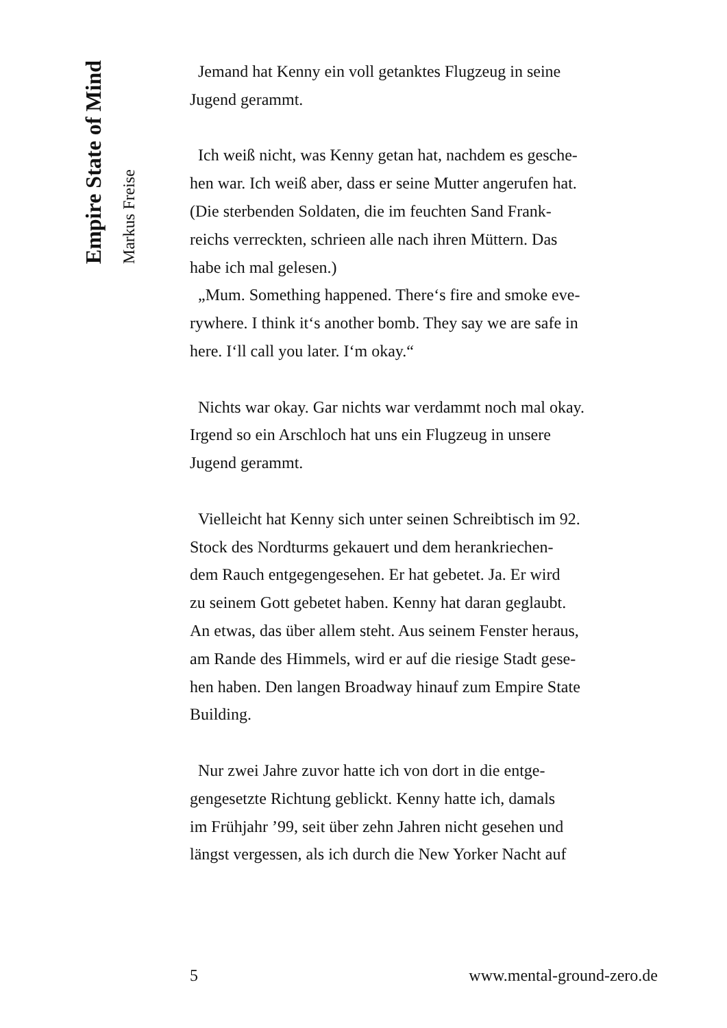Empire State of Mind
Markus Freise
Jemand hat Kenny ein voll getanktes Flugzeug in seine
Jugend gerammt.
Ich weiß nicht, was Kenny getan hat, nachdem es gesche-
hen war. Ich weiß aber, dass er seine Mutter angerufen hat.
(Die sterbenden Soldaten, die im feuchten Sand Frank-
reichs verreckten, schrieen alle nach ihren Müttern. Das
habe ich mal gelesen.)
„Mum. Something happened. There‘s fire and smoke eve-
rywhere. I think it‘s another bomb. They say we are safe in
here. I‘ll call you later. I‘m okay.“
Nichts war okay. Gar nichts war verdammt noch mal okay.
Irgend so ein Arschloch hat uns ein Flugzeug in unsere
Jugend gerammt.
Vielleicht hat Kenny sich unter seinen Schreibtisch im 92.
Stock des Nordturms gekauert und dem herankriechen-
dem Rauch entgegengesehen. Er hat gebetet. Ja. Er wird
zu seinem Gott gebetet haben. Kenny hat daran geglaubt.
An etwas, das über allem steht. Aus seinem Fenster heraus,
am Rande des Himmels, wird er auf die riesige Stadt gese-
hen haben. Den langen Broadway hinauf zum Empire State
Building.
Nur zwei Jahre zuvor hatte ich von dort in die entge-
gengesetzte Richtung geblickt. Kenny hatte ich, damals
im Frühjahr ’99, seit über zehn Jahren nicht gesehen und
längst vergessen, als ich durch die New Yorker Nacht auf
5 www.mental-ground-zero.de